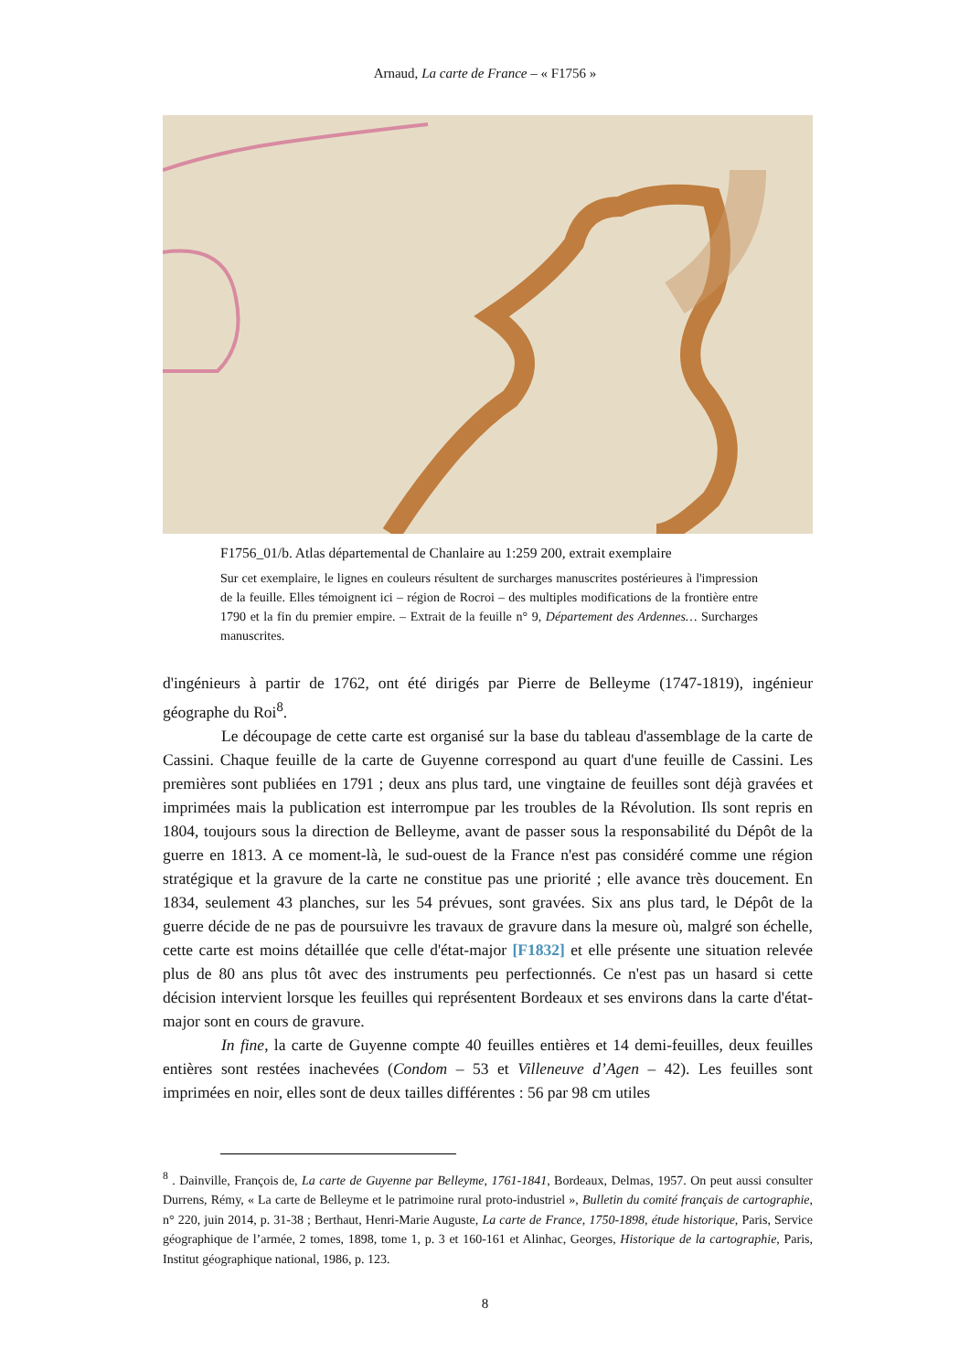Arnaud, La carte de France – « F1756 »
F1756_01/b. Atlas départemental de Chanlaire au 1:259 200, extrait exemplaire
Sur cet exemplaire, le lignes en couleurs résultent de surcharges manuscrites postérieures à l'impression de la feuille. Elles témoignent ici – région de Rocroi – des multiples modifications de la frontière entre 1790 et la fin du premier empire. – Extrait de la feuille n° 9, Département des Ardennes… Surcharges manuscrites.
d'ingénieurs à partir de 1762, ont été dirigés par Pierre de Belleyme (1747-1819), ingénieur géographe du Roi<sup>8</sup>.
Le découpage de cette carte est organisé sur la base du tableau d'assemblage de la carte de Cassini. Chaque feuille de la carte de Guyenne correspond au quart d'une feuille de Cassini. Les premières sont publiées en 1791 ; deux ans plus tard, une vingtaine de feuilles sont déjà gravées et imprimées mais la publication est interrompue par les troubles de la Révolution. Ils sont repris en 1804, toujours sous la direction de Belleyme, avant de passer sous la responsabilité du Dépôt de la guerre en 1813. A ce moment-là, le sud-ouest de la France n'est pas considéré comme une région stratégique et la gravure de la carte ne constitue pas une priorité ; elle avance très doucement. En 1834, seulement 43 planches, sur les 54 prévues, sont gravées. Six ans plus tard, le Dépôt de la guerre décide de ne pas de poursuivre les travaux de gravure dans la mesure où, malgré son échelle, cette carte est moins détaillée que celle d'état-major [F1832] et elle présente une situation relevée plus de 80 ans plus tôt avec des instruments peu perfectionnés. Ce n'est pas un hasard si cette décision intervient lorsque les feuilles qui représentent Bordeaux et ses environs dans la carte d'état-major sont en cours de gravure.
In fine, la carte de Guyenne compte 40 feuilles entières et 14 demi-feuilles, deux feuilles entières sont restées inachevées (Condom – 53 et Villeneuve d’Agen – 42). Les feuilles sont imprimées en noir, elles sont de deux tailles différentes : 56 par 98 cm utiles
<sup>8</sup> . Dainville, François de, La carte de Guyenne par Belleyme, 1761-1841, Bordeaux, Delmas, 1957. On peut aussi consulter Durrens, Rémy, « La carte de Belleyme et le patrimoine rural proto-industriel », Bulletin du comité français de cartographie, n° 220, juin 2014, p. 31-38 ; Berthaut, Henri-Marie Auguste, La carte de France, 1750-1898, étude historique, Paris, Service géographique de l’armée, 2 tomes, 1898, tome 1, p. 3 et 160-161 et Alinhac, Georges, Historique de la cartographie, Paris, Institut géographique national, 1986, p. 123.
8